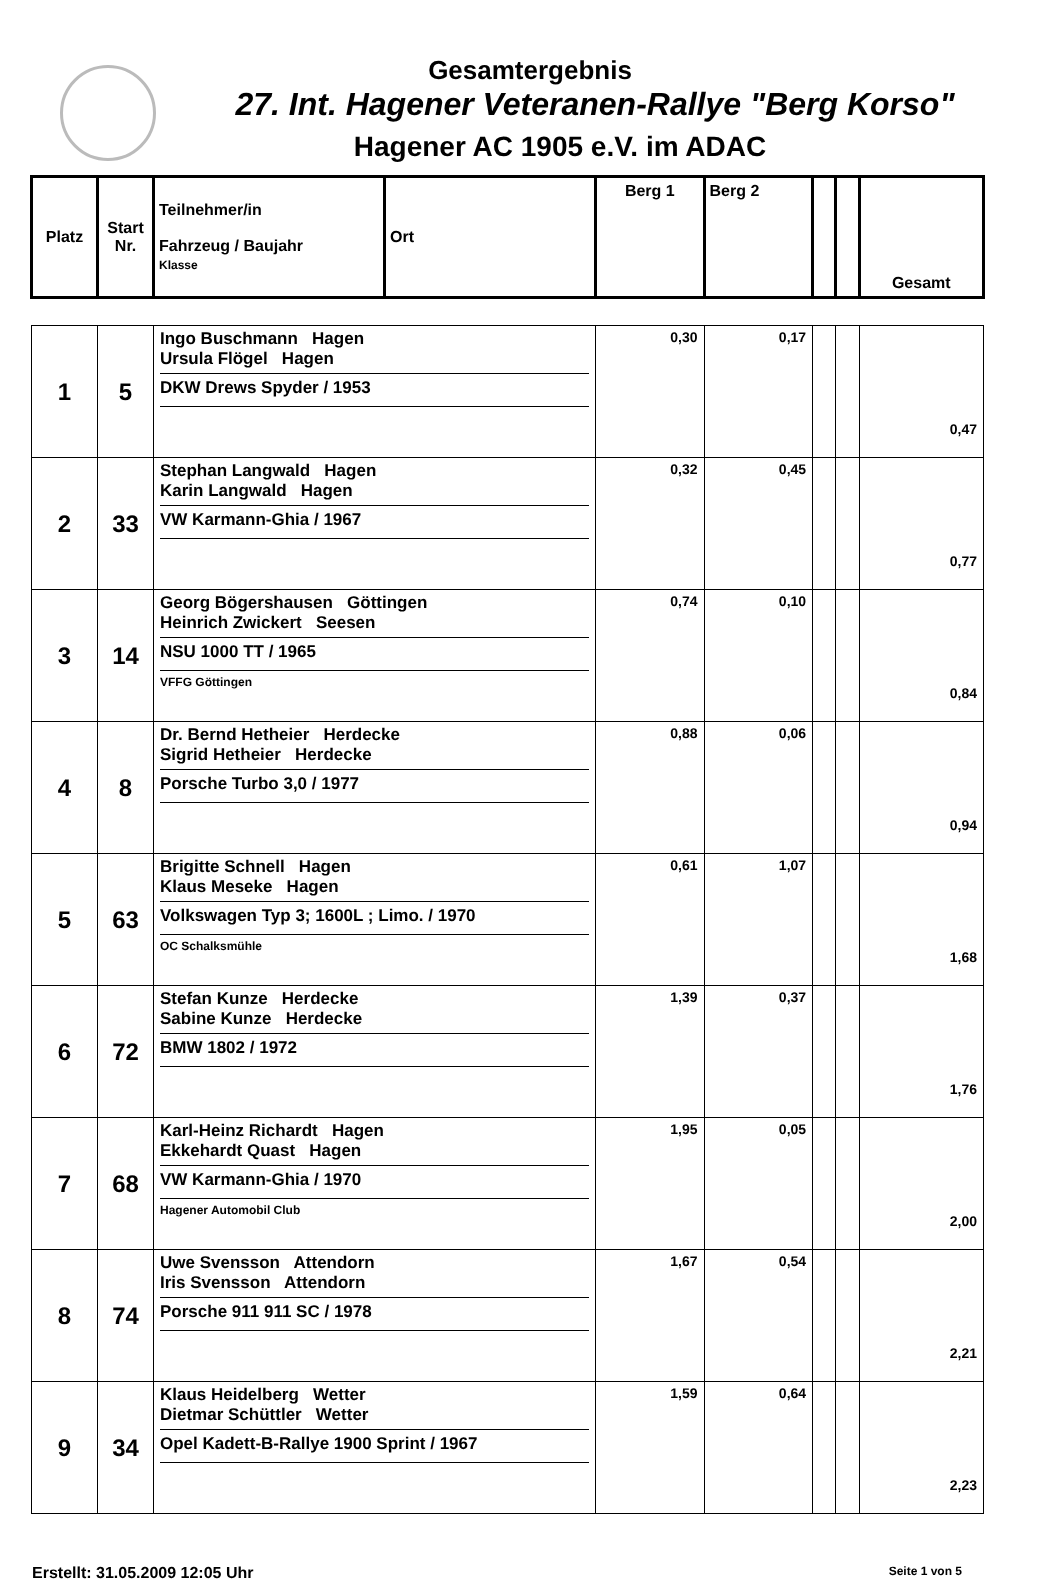Gesamtergebnis
27. Int. Hagener Veteranen-Rallye "Berg Korso"
Hagener AC 1905 e.V. im ADAC
| Platz | Start Nr. | Teilnehmer/in Fahrzeug / Baujahr Klasse | Ort | Berg 1 | Berg 2 | | | Gesamt |
| --- | --- | --- | --- | --- | --- | --- | --- | --- |
| 1 | 5 | Ingo Buschmann Hagen Ursula Flögel Hagen DKW Drews Spyder / 1953 | | 0,30 | 0,17 | | | 0,47 |
| 2 | 33 | Stephan Langwald Hagen Karin Langwald Hagen VW Karmann-Ghia / 1967 | | 0,32 | 0,45 | | | 0,77 |
| 3 | 14 | Georg Bögershausen Göttingen Heinrich Zwickert Seesen NSU 1000 TT / 1965 VFFG Göttingen | | 0,74 | 0,10 | | | 0,84 |
| 4 | 8 | Dr. Bernd Hetheier Herdecke Sigrid Hetheier Herdecke Porsche Turbo 3,0 / 1977 | | 0,88 | 0,06 | | | 0,94 |
| 5 | 63 | Brigitte Schnell Hagen Klaus Meseke Hagen Volkswagen Typ 3; 1600L ; Limo. / 1970 OC Schalksmühle | | 0,61 | 1,07 | | | 1,68 |
| 6 | 72 | Stefan Kunze Herdecke Sabine Kunze Herdecke BMW 1802 / 1972 | | 1,39 | 0,37 | | | 1,76 |
| 7 | 68 | Karl-Heinz Richardt Hagen Ekkehardt Quast Hagen VW Karmann-Ghia / 1970 Hagener Automobil Club | | 1,95 | 0,05 | | | 2,00 |
| 8 | 74 | Uwe Svensson Attendorn Iris Svensson Attendorn Porsche 911 911 SC / 1978 | | 1,67 | 0,54 | | | 2,21 |
| 9 | 34 | Klaus Heidelberg Wetter Dietmar Schüttler Wetter Opel Kadett-B-Rallye 1900 Sprint / 1967 | | 1,59 | 0,64 | | | 2,23 |
Erstellt: 31.05.2009 12:05 Uhr Seite 1 von 5